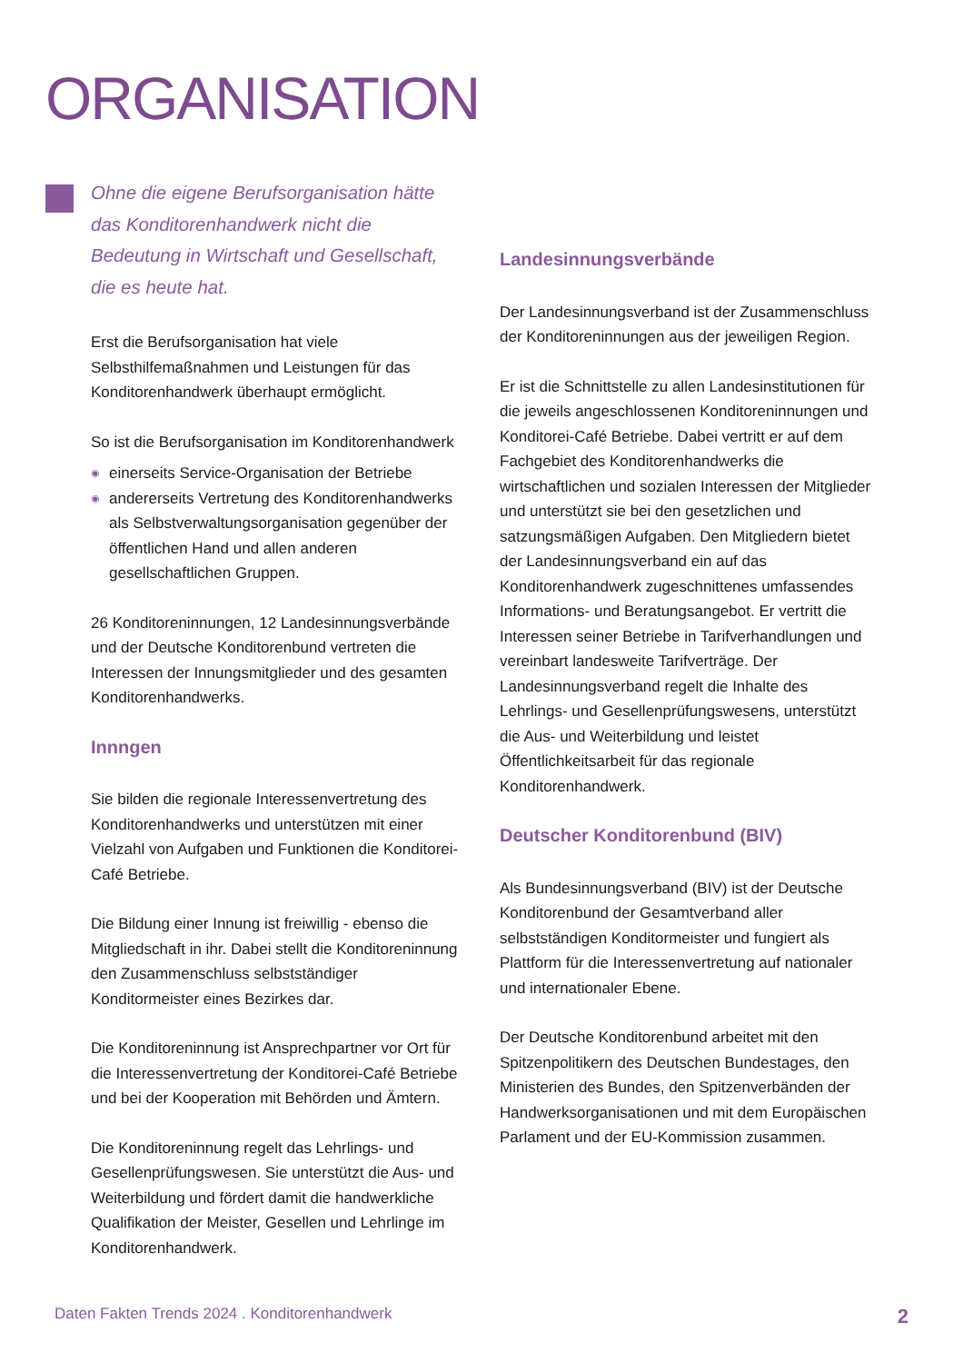ORGANISATION
Ohne die eigene Berufsorganisation hätte das Konditorenhandwerk nicht die Bedeutung in Wirtschaft und Gesellschaft, die es heute hat.
Erst die Berufsorganisation hat viele Selbsthilfemaßnahmen und Leistungen für das Konditorenhandwerk überhaupt ermöglicht.
So ist die Berufsorganisation im Konditorenhandwerk
◉ einerseits Service-Organisation der Betriebe
◉ andererseits Vertretung des Konditorenhandwerks als Selbstverwaltungsorganisation gegenüber der öffentlichen Hand und allen anderen gesellschaftlichen Gruppen.
26 Konditoreninnungen, 12 Landesinnungsverbände und der Deutsche Konditorenbund vertreten die Interessen der Innungsmitglieder und des gesamten Konditorenhandwerks.
Innngen
Sie bilden die regionale Interessenvertretung des Konditorenhandwerks und unterstützen mit einer Vielzahl von Aufgaben und Funktionen die Konditorei-Café Betriebe.
Die Bildung einer Innung ist freiwillig - ebenso die Mitgliedschaft in ihr. Dabei stellt die Konditoreninnung den Zusammenschluss selbstständiger Konditormeister eines Bezirkes dar.
Die Konditoreninnung ist Ansprechpartner vor Ort für die Interessenvertretung der Konditorei-Café Betriebe und bei der Kooperation mit Behörden und Ämtern.
Die Konditoreninnung regelt das Lehrlings- und Gesellenprüfungswesen. Sie unterstützt die Aus- und Weiterbildung und fördert damit die handwerkliche Qualifikation der Meister, Gesellen und Lehrlinge im Konditorenhandwerk.
Landesinnungsverbände
Der Landesinnungsverband ist der Zusammenschluss der Konditoreninnungen aus der jeweiligen Region.
Er ist die Schnittstelle zu allen Landesinstitutionen für die jeweils angeschlossenen Konditoreninnungen und Konditorei-Café Betriebe. Dabei vertritt er auf dem Fachgebiet des Konditorenhandwerks die wirtschaftlichen und sozialen Interessen der Mitglieder und unterstützt sie bei den gesetzlichen und satzungsmäßigen Aufgaben. Den Mitgliedern bietet der Landesinnungsverband ein auf das Konditorenhandwerk zugeschnittenes umfassendes Informations- und Beratungsangebot. Er vertritt die Interessen seiner Betriebe in Tarifverhandlungen und vereinbart landesweite Tarifverträge. Der Landesinnungsverband regelt die Inhalte des Lehrlings- und Gesellenprüfungswesens, unterstützt die Aus- und Weiterbildung und leistet Öffentlichkeitsarbeit für das regionale Konditorenhandwerk.
Deutscher Konditorenbund (BIV)
Als Bundesinnungsverband (BIV) ist der Deutsche Konditorenbund der Gesamtverband aller selbstständigen Konditormeister und fungiert als Plattform für die Interessenvertretung auf nationaler und internationaler Ebene.
Der Deutsche Konditorenbund arbeitet mit den Spitzenpolitikern des Deutschen Bundestages, den Ministerien des Bundes, den Spitzenverbänden der Handwerksorganisationen und mit dem Europäischen Parlament und der EU-Kommission zusammen.
Daten Fakten Trends 2024 . Konditorenhandwerk 2